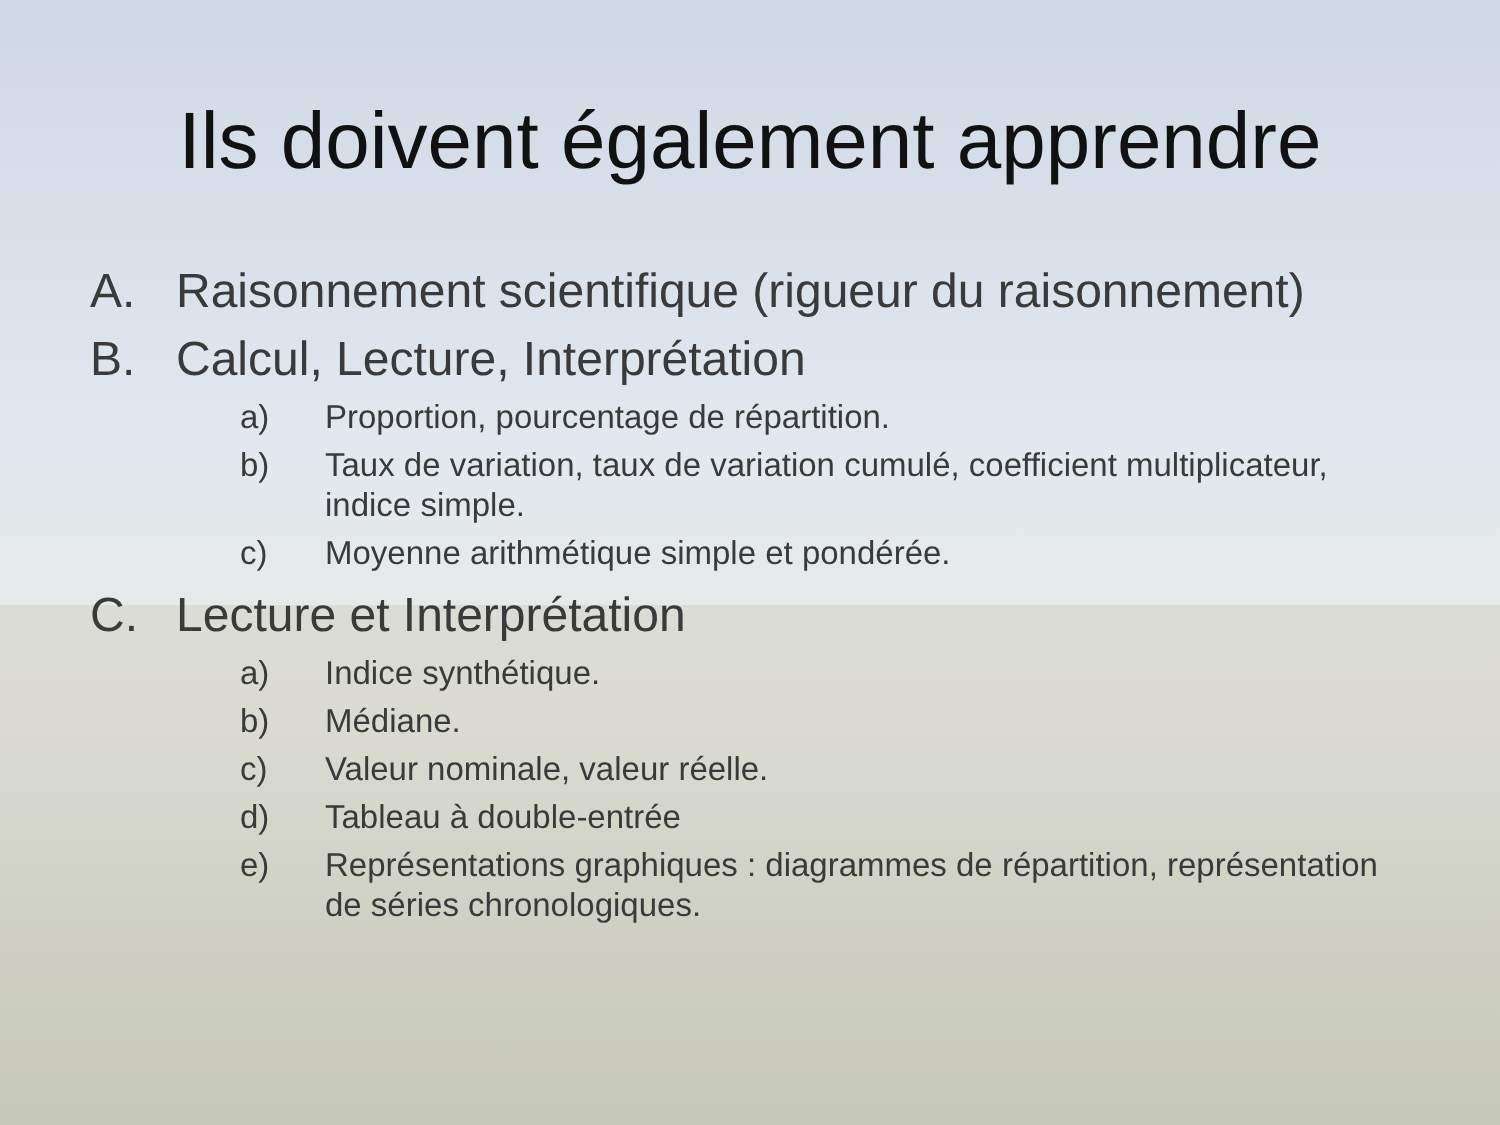Ils doivent également apprendre
A. Raisonnement scientifique (rigueur du raisonnement)
B. Calcul, Lecture, Interprétation
a) Proportion, pourcentage de répartition.
b) Taux de variation, taux de variation cumulé, coefficient multiplicateur, indice simple.
c) Moyenne arithmétique simple et pondérée.
C. Lecture et Interprétation
a) Indice synthétique.
b) Médiane.
c) Valeur nominale, valeur réelle.
d) Tableau à double-entrée
e) Représentations graphiques : diagrammes de répartition, représentation de séries chronologiques.